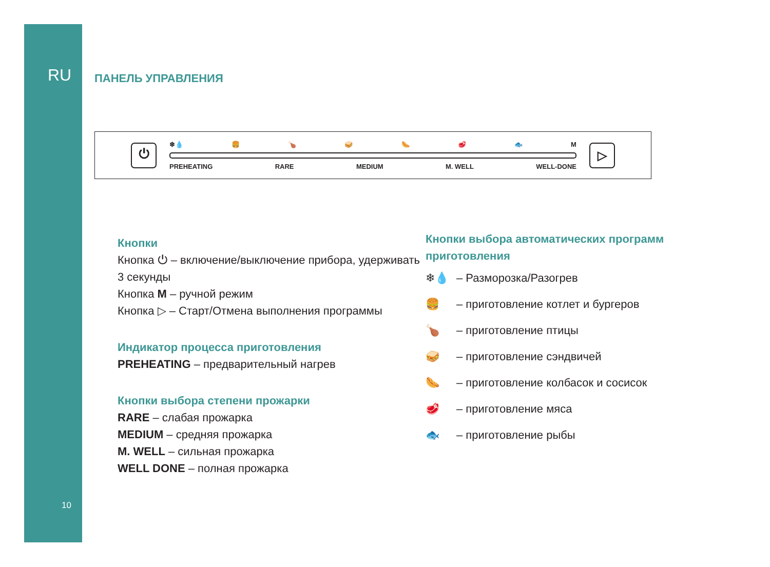RU
Zigmund & Shtain
10
ПАНЕЛЬ УПРАВЛЕНИЯ
⏻
❄💧 🍔 🍗 🥪 🌭 🥩 🐟 M
PREHEATING RARE MEDIUM M. WELL WELL-DONE
▷
Кнопки
Кнопка ⏻ – включение/выключение прибора, удерживать 3 секунды
Кнопка M – ручной режим
Кнопка ▷ – Старт/Отмена выполнения программы
Индикатор процесса приготовления
PREHEATING – предварительный нагрев
Кнопки выбора степени прожарки
RARE – слабая прожарка
MEDIUM – средняя прожарка
M. WELL – сильная прожарка
WELL DONE – полная прожарка
Кнопки выбора автоматических программ приготовления
❄💧 – Разморозка/Разогрев
🍔 – приготовление котлет и бургеров
🍗 – приготовление птицы
🥪 – приготовление сэндвичей
🌭 – приготовление колбасок и сосисок
🥩 – приготовление мяса
🐟 – приготовление рыбы